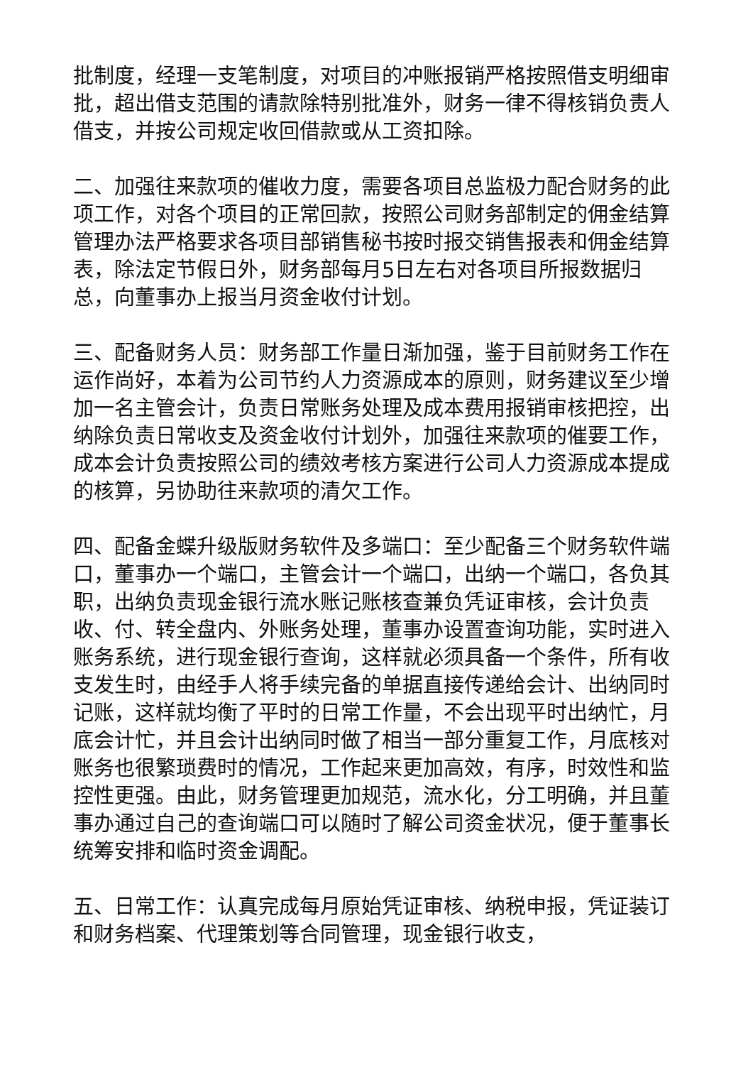批制度，经理一支笔制度，对项目的冲账报销严格按照借支明细审批，超出借支范围的请款除特别批准外，财务一律不得核销负责人借支，并按公司规定收回借款或从工资扣除。
二、加强往来款项的催收力度，需要各项目总监极力配合财务的此项工作，对各个项目的正常回款，按照公司财务部制定的佣金结算管理办法严格要求各项目部销售秘书按时报交销售报表和佣金结算表，除法定节假日外，财务部每月5日左右对各项目所报数据归总，向董事办上报当月资金收付计划。
三、配备财务人员：财务部工作量日渐加强，鉴于目前财务工作在运作尚好，本着为公司节约人力资源成本的原则，财务建议至少增加一名主管会计，负责日常账务处理及成本费用报销审核把控，出纳除负责日常收支及资金收付计划外，加强往来款项的催要工作，成本会计负责按照公司的绩效考核方案进行公司人力资源成本提成的核算，另协助往来款项的清欠工作。
四、配备金蝶升级版财务软件及多端口：至少配备三个财务软件端口，董事办一个端口，主管会计一个端口，出纳一个端口，各负其职，出纳负责现金银行流水账记账核查兼负凭证审核，会计负责收、付、转全盘内、外账务处理，董事办设置查询功能，实时进入账务系统，进行现金银行查询，这样就必须具备一个条件，所有收支发生时，由经手人将手续完备的单据直接传递给会计、出纳同时记账，这样就均衡了平时的日常工作量，不会出现平时出纳忙，月底会计忙，并且会计出纳同时做了相当一部分重复工作，月底核对账务也很繁琐费时的情况，工作起来更加高效，有序，时效性和监控性更强。由此，财务管理更加规范，流水化，分工明确，并且董事办通过自己的查询端口可以随时了解公司资金状况，便于董事长统筹安排和临时资金调配。
五、日常工作：认真完成每月原始凭证审核、纳税申报，凭证装订和财务档案、代理策划等合同管理，现金银行收支，